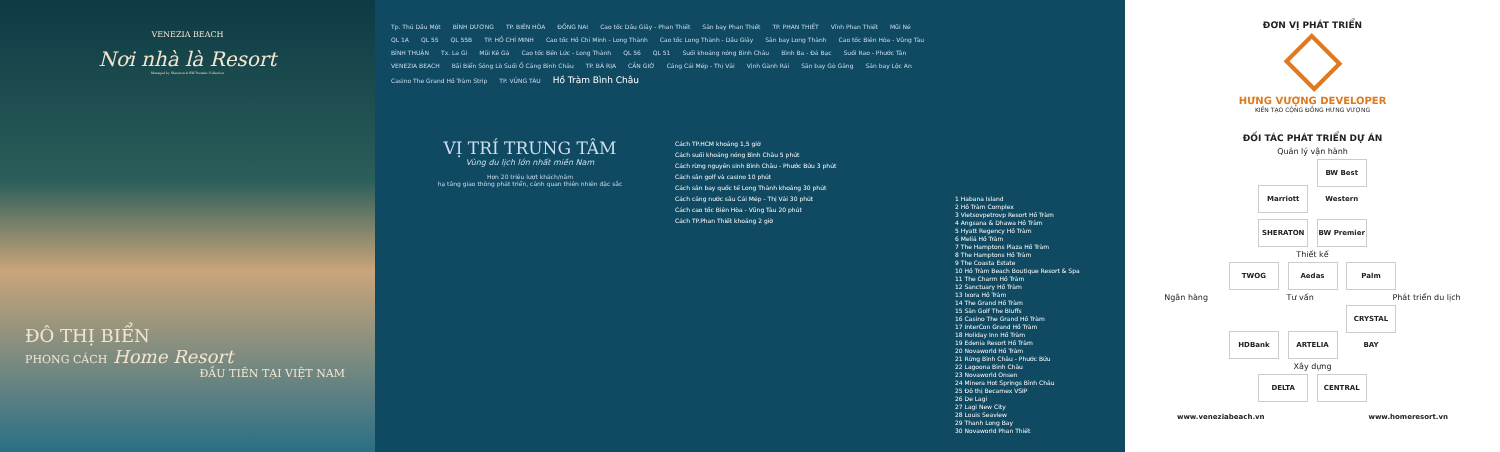VENEZIA BEACH
Nơi nhà là Resort
Managed by Sheraton & BW Premier Collection
ĐÔ THỊ BIỂN
PHONG CÁCH Home Resort
ĐẦU TIÊN TẠI VIỆT NAM
Tp. Thủ Dầu Một BÌNH DƯƠNG TP. BIÊN HÒA ĐỒNG NAI Cao tốc Dầu Giây - Phan Thiết Sân bay Phan Thiết TP. PHAN THIẾT Vĩnh Phan Thiết Mũi Né QL 1A QL 55 QL 55B TP. HỒ CHÍ MINH Cao tốc Hồ Chí Minh - Long Thành Cao tốc Long Thành - Dầu Giây Sân bay Long Thành Cao tốc Biên Hòa - Vũng Tàu BÌNH THUẬN Tx. La Gi Mũi Kê Gà Cao tốc Bến Lức - Long Thành QL 56 QL 51 Suối khoáng nóng Bình Châu Bình Ba - Đá Bạc Suối Rao - Phước Tân VENEZIA BEACH Bãi Biển Sông Lò Suối Ồ Cảng Bình Châu TP. BÀ RỊA CẦN GIỜ Cảng Cái Mép - Thị Vải Vịnh Gành Rái Sân bay Gò Găng Sân bay Lộc An Casino The Grand Hồ Tràm Strip TP. VŨNG TÀU Hồ Tràm Bình Châu
VỊ TRÍ TRUNG TÂM
Vùng du lịch lớn nhất miền Nam
Hơn 20 triệu lượt khách/năm
hạ tầng giao thông phát triển, cảnh quan thiên nhiên đặc sắc
Cách TP.HCM khoảng 1,5 giờ
Cách suối khoáng nóng Bình Châu 5 phút
Cách rừng nguyên sinh Bình Châu - Phước Bửu 3 phút
Cách sân golf và casino 10 phút
Cách sân bay quốc tế Long Thành khoảng 30 phút
Cách cảng nước sâu Cái Mép - Thị Vải 30 phút
Cách cao tốc Biên Hòa - Vũng Tàu 20 phút
Cách TP.Phan Thiết khoảng 2 giờ
1 Habana Island
2 Hồ Tràm Complex
3 Vietsovpetrovp Resort Hồ Tràm
4 Angsana & Dhawa Hồ Tràm
5 Hyatt Regency Hồ Tràm
6 Meliá Hồ Tràm
7 The Hamptons Plaza Hồ Tràm
8 The Hamptons Hồ Tràm
9 The Coasta Estate
10 Hồ Tràm Beach Boutique Resort & Spa
11 The Charm Hồ Tràm
12 Sanctuary Hồ Tràm
13 Ixora Hồ Tràm
14 The Grand Hồ Tràm
15 Sân Golf The Bluffs
16 Casino The Grand Hồ Tràm
17 InterCon Grand Hồ Tràm
18 Holiday Inn Hồ Tràm
19 Edenia Resort Hồ Tràm
20 Novaworld Hồ Tràm
21 Rừng Bình Châu - Phước Bửu
22 Lagoona Bình Châu
23 Novaworld Onsen
24 Minera Hot Springs Bình Châu
25 Đô thị Becamex VSIP
26 De Lagi
27 Lagi New City
28 Louis Seaview
29 Thanh Long Bay
30 Novaworld Phan Thiết
ĐƠN VỊ PHÁT TRIỂN
HƯNG VƯỢNG DEVELOPER
KIẾN TẠO CỘNG ĐỒNG HƯNG VƯỢNG
ĐỐI TÁC PHÁT TRIỂN DỰ ÁN
Quản lý vận hành
Marriott BW Best Western
SHERATON BW Premier
Thiết kế
TWOG Aedas Palm
Ngân hàng Tư vấn Phát triển du lịch
HDBank ARTELIA CRYSTAL BAY
Xây dựng
DELTA CENTRAL
www.veneziabeach.vn www.homeresort.vn